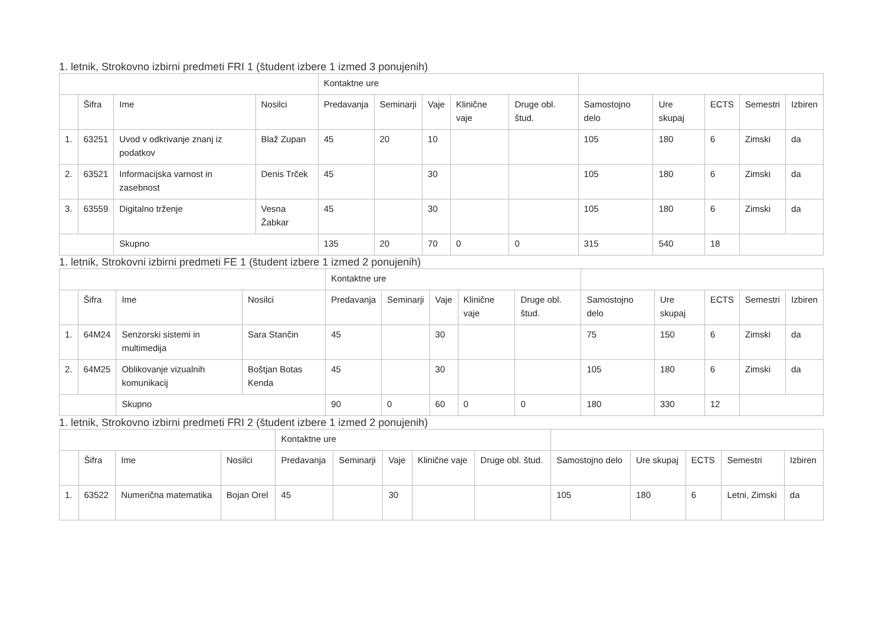1. letnik, Strokovno izbirni predmeti FRI 1 (študent izbere 1 izmed 3 ponujenih)
| | | | | Kontaktne ure | | | | | | | | | |
| | Šifra | Ime | Nosilci | Predavanja | Seminarji | Vaje | Klinične vaje | Druge obl. štud. | Samostojno delo | Ure skupaj | ECTS | Semestri | Izbiren |
| 1. | 63251 | Uvod v odkrivanje znanj iz podatkov | Blaž Zupan | 45 | 20 | 10 | | | 105 | 180 | 6 | Zimski | da |
| 2. | 63521 | Informacijska varnost in zasebnost | Denis Trček | 45 | | 30 | | | 105 | 180 | 6 | Zimski | da |
| 3. | 63559 | Digitalno trženje | Vesna Žabkar | 45 | | 30 | | | 105 | 180 | 6 | Zimski | da |
| | | Skupno | | 135 | 20 | 70 | 0 | 0 | 315 | 540 | 18 | | |
1. letnik, Strokovni izbirni predmeti FE 1 (študent izbere 1 izmed 2 ponujenih)
| | | | | Kontaktne ure | | | | | | | | | |
| | Šifra | Ime | Nosilci | Predavanja | Seminarji | Vaje | Klinične vaje | Druge obl. štud. | Samostojno delo | Ure skupaj | ECTS | Semestri | Izbiren |
| 1. | 64M24 | Senzorski sistemi in multimedija | Sara Stančin | 45 | | 30 | | | 75 | 150 | 6 | Zimski | da |
| 2. | 64M25 | Oblikovanje vizualnih komunikacij | Boštjan Botas Kenda | 45 | | 30 | | | 105 | 180 | 6 | Zimski | da |
| | | Skupno | | 90 | 0 | 60 | 0 | 0 | 180 | 330 | 12 | | |
1. letnik, Strokovno izbirni predmeti FRI 2 (študent izbere 1 izmed 2 ponujenih)
| | | | | Kontaktne ure | | | | | | | | | |
| | Šifra | Ime | Nosilci | Predavanja | Seminarji | Vaje | Klinične vaje | Druge obl. štud. | Samostojno delo | Ure skupaj | ECTS | Semestri | Izbiren |
| 1. | 63522 | Numerična matematika | Bojan Orel | 45 | | 30 | | | 105 | 180 | 6 | Letni, Zimski | da |